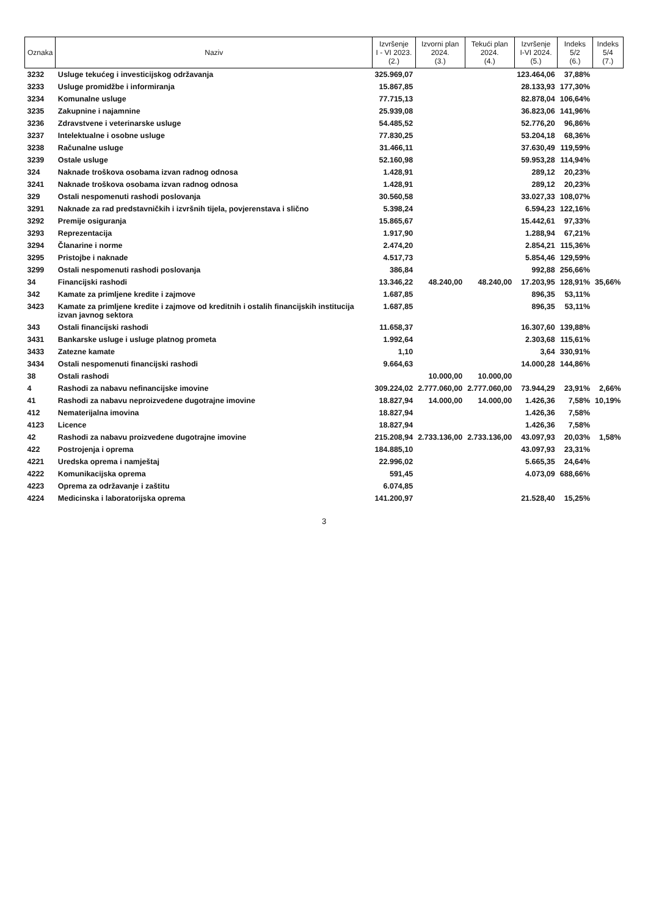| Oznaka | Naziv | Izvršenje I - VI 2023. (2.) | Izvorni plan 2024. (3.) | Tekući plan 2024. (4.) | Izvršenje I-VI 2024. (5.) | Indeks 5/2 (6.) | Indeks 5/4 (7.) |
| --- | --- | --- | --- | --- | --- | --- | --- |
| 3232 | Usluge tekućeg i investicijskog održavanja | 325.969,07 | | | 123.464,06 | 37,88% | |
| 3233 | Usluge promidžbe i informiranja | 15.867,85 | | | 28.133,93 | 177,30% | |
| 3234 | Komunalne usluge | 77.715,13 | | | 82.878,04 | 106,64% | |
| 3235 | Zakupnine i najamnine | 25.939,08 | | | 36.823,06 | 141,96% | |
| 3236 | Zdravstvene i veterinarske usluge | 54.485,52 | | | 52.776,20 | 96,86% | |
| 3237 | Intelektualne i osobne usluge | 77.830,25 | | | 53.204,18 | 68,36% | |
| 3238 | Računalne usluge | 31.466,11 | | | 37.630,49 | 119,59% | |
| 3239 | Ostale usluge | 52.160,98 | | | 59.953,28 | 114,94% | |
| 324 | Naknade troškova osobama izvan radnog odnosa | 1.428,91 | | | 289,12 | 20,23% | |
| 3241 | Naknade troškova osobama izvan radnog odnosa | 1.428,91 | | | 289,12 | 20,23% | |
| 329 | Ostali nespomenuti rashodi poslovanja | 30.560,58 | | | 33.027,33 | 108,07% | |
| 3291 | Naknade za rad predstavničkih i izvršnih tijela, povjerenstava i slično | 5.398,24 | | | 6.594,23 | 122,16% | |
| 3292 | Premije osiguranja | 15.865,67 | | | 15.442,61 | 97,33% | |
| 3293 | Reprezentacija | 1.917,90 | | | 1.288,94 | 67,21% | |
| 3294 | Članarine i norme | 2.474,20 | | | 2.854,21 | 115,36% | |
| 3295 | Pristojbe i naknade | 4.517,73 | | | 5.854,46 | 129,59% | |
| 3299 | Ostali nespomenuti rashodi poslovanja | 386,84 | | | 992,88 | 256,66% | |
| 34 | Financijski rashodi | 13.346,22 | 48.240,00 | 48.240,00 | 17.203,95 | 128,91% | 35,66% |
| 342 | Kamate za primljene kredite i zajmove | 1.687,85 | | | 896,35 | 53,11% | |
| 3423 | Kamate za primljene kredite i zajmove od kreditnih i ostalih financijskih institucija izvan javnog sektora | 1.687,85 | | | 896,35 | 53,11% | |
| 343 | Ostali financijski rashodi | 11.658,37 | | | 16.307,60 | 139,88% | |
| 3431 | Bankarske usluge i usluge platnog prometa | 1.992,64 | | | 2.303,68 | 115,61% | |
| 3433 | Zatezne kamate | 1,10 | | | 3,64 | 330,91% | |
| 3434 | Ostali nespomenuti financijski rashodi | 9.664,63 | | | 14.000,28 | 144,86% | |
| 38 | Ostali rashodi | | 10.000,00 | 10.000,00 | | | |
| 4 | Rashodi za nabavu nefinancijske imovine | 309.224,02 | 2.777.060,00 | 2.777.060,00 | 73.944,29 | 23,91% | 2,66% |
| 41 | Rashodi za nabavu neproizvedene dugotrajne imovine | 18.827,94 | 14.000,00 | 14.000,00 | 1.426,36 | 7,58% | 10,19% |
| 412 | Nematerijalna imovina | 18.827,94 | | | 1.426,36 | 7,58% | |
| 4123 | Licence | 18.827,94 | | | 1.426,36 | 7,58% | |
| 42 | Rashodi za nabavu proizvedene dugotrajne imovine | 215.208,94 | 2.733.136,00 | 2.733.136,00 | 43.097,93 | 20,03% | 1,58% |
| 422 | Postrojenja i oprema | 184.885,10 | | | 43.097,93 | 23,31% | |
| 4221 | Uredska oprema i namještaj | 22.996,02 | | | 5.665,35 | 24,64% | |
| 4222 | Komunikacijska oprema | 591,45 | | | 4.073,09 | 688,66% | |
| 4223 | Oprema za održavanje i zaštitu | 6.074,85 | | | | | |
| 4224 | Medicinska i laboratorijska oprema | 141.200,97 | | | 21.528,40 | 15,25% | |
3